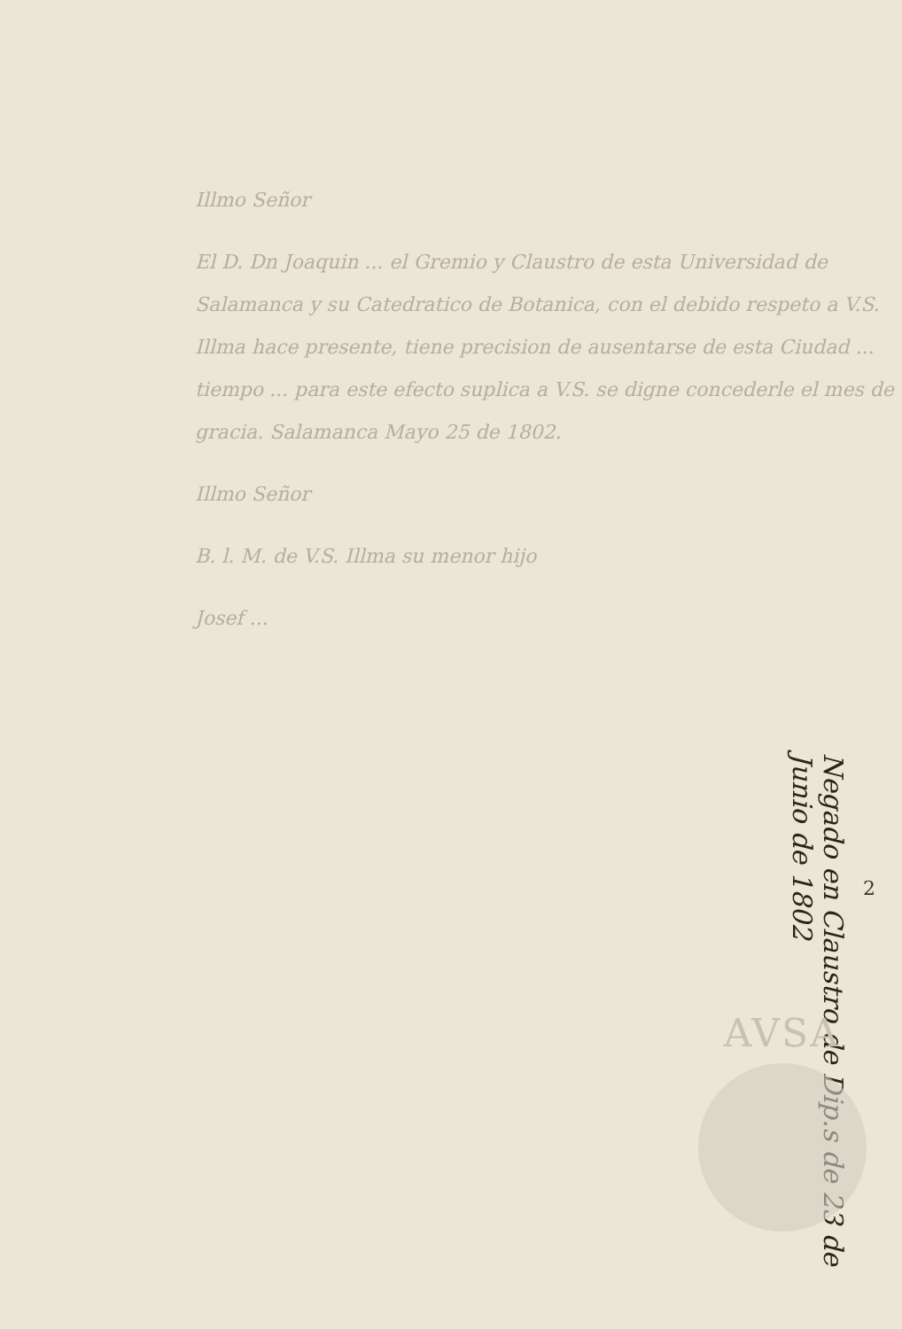Illmo Señor
El D. Dn Joaquin ... el Gremio y Claustro de esta Universidad de Salamanca y su Catedratico de Botanica, con el debido respeto a V.S. Illma hace presente, tiene precision de ausentarse de esta Ciudad ... tiempo ... para este efecto suplica a V.S. se digne concederle el mes de gracia. Salamanca Mayo 25 de 1802.
Illmo Señor
B. l. M. de V.S. Illma su menor hijo
Josef ...
2
Negado en Claustro de Dip.s de 23 de Junio de 1802
AVSA